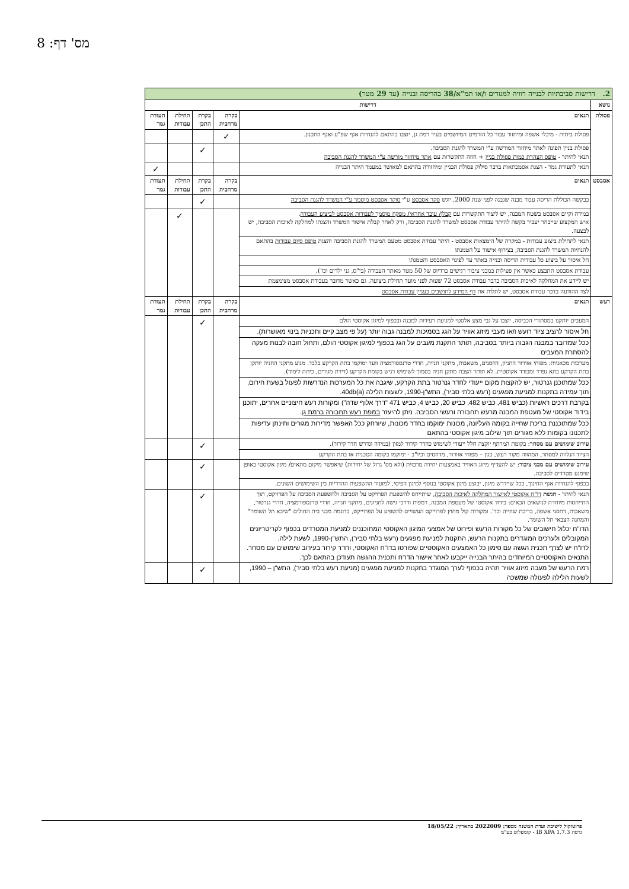מס' דף: 8
| 2. דרישות סביבתיות לבנייה רוויה למגורים ו/או תמ"א/38 בהריסה ובנייה (עד 29 מטר) | | | | | |
| נושא | דרישות | | | | |
| פסולת | תנאים | בקרה מרחבית | בקרת התכן | תחילת עבודות | תעודת גמר |
| | פסולת ביתית - מיכלי אשפה ומיחזור עבור כל הזרמים המיושמים בעיר רמת גן, יוצבו בהתאם להנחיות אגף שפ"ע ואגף התכנון. | ✓ | | | |
| | פסולת בניין תפונה לאתר מיחזור המורשה ע"י המשרד להגנת הסביבה. תנאי להיתר - טופס הצהרת כמות פסולת בניין + חוזה התקשרות עם אתר מיחזור מורשה ע"י המשרד להגנת הסביבה | | ✓ | | |
| | תנאי לתעודת גמר - הצגת אסמכתאות בדבר סילוק פסולת הבניין ומיחזורה בהתאם למאושר במעמד היתר הבנייה | | | | ✓ |
| אסבסט | תנאים | בקרה מרחבית | בקרת התכן | תחילת עבודות | תעודת גמר |
| | בבקשה הכוללת הריסה עבור מבנה שנבנה לפני שנת 2000, יוגש סקר אסבסט ע"י סוקר אסבסט מוסמך ע"י המשרד להגנת הסביבה | | ✓ | | |
| | במידה וקיים אסבסט בשטח המבנה, יש ליצור התקשרות עם קבלן/ עובד אחראי/ מפקח מוסמך לעבודות אסבסט לביצוע העבודה . איש המקצוע שייבחר יעביר בקשה להיתר עבודת אסבסט למשרד להגנת הסביבה, ורק לאחר קבלת אישור המשרד והצגתו למחלקה לאיכות הסביבה, יש לבצעה. | | | ✓ | |
| | תנאי לתחילת ביצוע עבודות - במקרה של הימצאות אסבסט - היתר עבודת אסבסט מטעם המשרד להגנת הסביבה והצגת טופס סיום עבודות בהתאם להנחיות המשרד להגנת הסביבה, בצירוף אישור על הטמנתו | | | | |
| | חל איסור על ביצוע כל עבודות הריסה ובנייה באתר עד לפינוי האסבסט והטמנתו | | | | |
| | עבודת אסבסט תתבצע כאשר אין פעילות במבני ציבור רגישים ברדיוס של 50 מטר מאתר העבודה (בי"ס, גני ילדים וכו'). | | | | |
| | יש ליידע את המחלקה לאיכות הסביבה בדבר עבודת אסבסט 72 שעות לפני מועד תחילת ביצועה, גם כאשר מדובר בעבודת אסבסט מצומצמת | | | | |
| | לצד ההודעה בדבר עבודת אסבסט, יש לתלות את דף המידע לתושבים בעניין עבודת אסבסט | | | | |
| רעש | תנאים | בקרה מרחבית | בקרת התכן | תחילת עבודות | תעודת גמר |
| | המעבים יותקנו במסתורי הכביסה, יוצבו על גבי מצע אלסטי למניעת רעידות למבנה ובכפוף למיגון אקוסטי הולם | | ✓ | | |
| | חל איסור להציב ציוד רועש ו/או מעבי מיזוג אוויר על הגג בסמיכות למבנה גבוה יותר (על פי מצב קיים ותכניות בינוי מאושרות). | | | | |
| | ככל שמדובר במבנה הגבוה ביותר בסביבה, תותר התקנת מעבים על הגג בכפוף למיגון אקוסטי הולם, ותחול חובה לבנות מעקה להסתרת המעבים | | | | |
| | מערכות מכאניות: מפוחי אוורור החניון, דחסנים, משאבות, מתקני חנייה, חדרי טרנספורמציה וועד ימוקמו בתת הקרקע בלבד. מנוע מתקני החניה יותקן בתת הקרקע בתא נפרד ומבודד אקוסטית. לא תותר הצבת מתקן חניה בסמוך לשימוש רגיש בקומת הקרקע (דירת מגורים, כיתת לימוד). | | | | |
| | ככל שמתוכנן גנרטור, יש להקצות מקום ייעודי לחדר גנרטור בתת הקרקע, שיגבה את כל המערכות הנדרשות לפעול בשעת חירום, תוך עמידה בתקנות למניעת מפגעים (רעש בלתי סביר), התש"ן-1990, לשעות הלילה 40db(a). | | | | |
| | בקרבת דרכים ראשיות (כביש 481, כביש 482, כביש 20, כביש 4, כביש 471 "דרך אלוף שדה") ומקורות רעש חיצוניים אחרים, יתוכנן בידוד אקוסטי של מעטפת המבנה מרעש תחבורה ורעשי הסביבה. ניתן להיעזר במפת רעש תחבורה ברמת גן . | | | | |
| | ככל שמתוכננת בריכת שחייה בקומה העליונה, מכונות ימוקמו בחדר מכונות, שיורחק ככל האפשר מדירות מגורים ותינתן עדיפות לתכנונו בקומות ללא מגורים תוך שילוב מיגון אקוסטי בהתאם | | | | |
| | עירוב שימושים עם מסחר : בקומת המרתף יוקצה חלל ייעודי לשימוש כחדר קירור למזון (במידה ונדרש חדר קירור). | | ✓ | | |
| | הציוד הנלווה למסחר, המהווה מקור רעש, כגון – מפוחי אוורור, מדחסים וכיו"ב - ימוקמו בקומה הטכנית או בתת הקרקע | | | | |
| | עירוב שימושים עם מבני ציבור : יש להעדיף מיזוג האוויר באמצעות יחידה מרכזית (ולא מס' גדול של יחידות) שיאפשר מיקום מתאים/ מיגון אקוסטי באופן שימנע מטרדים לסביבה. | | ✓ | | |
| | בכפוף להנחיות אגף החינוך, ככל שיידרש מיגון, יבוצע מיגון אקוסטי בנוסף למיגון הפיסי, למזעור ההשפעות ההדדיות בין השימושים השונים. | | | | |
| | תנאי להיתר - הגשת דו"ח אקוסטי לאישור המחלקה לאיכות הסביבה , שיתייחס להשפעת הפרויקט על הסביבה ולהשפעת הסביבה על הפרויקט, תוך התייחסות מיוחדת לנושאים הבאים: בידוד אקוסטי של מעטפת המבנה, רמפות ודרכי גישה לחניונים, מתקני חנייה, חדרי טרנספורמציה, חדרי גנרטור, משאבות, דחסני אשפה, בריכת שחייה וכד'. ומקורות קול מחוץ לפרוייקט העשויים להשפיע על הפרוייקט, כדוגמת מבני בית החולים "שיבא תל השומר" והמחנה הצבאי תל השומר. הדו"ח יכלול חישובים של כל מקורות הרעש ופירוט של אמצעי המיגון האקוסטי המתוכננים למניעת המטרדים בכפוף לקריטריונים המקובלים ולערכים המוגדרים בתקנות הרעש, התקנות למניעת מפגעים (רעש בלתי סביר), התש"ן-1990, לשעת לילה. לדו"ח יש לצרף תכנית הגשה עם סימון כל האמצעים האקוסטיים שפורטו בדו"ח האקוסטי, וחדר קירור בעירוב שימושים עם מסחר. התנאים האקוסטיים המיוחדים בהיתר הבנייה ייקבעו לאחר אישור הדו"ח ותכנית ההגשה תעודכן בהתאם לכך. | | ✓ | | |
| | רמת הרעש של מעבה מיזוג אוויר תהיה בכפוף לערך המוגדר בתקנות למניעת מפגעים (מניעת רעש בלתי סביר), התש"ן – 1990, לשעות הלילה לפעולה שמשכה | | ✓ | | |
פרוטוקול לישיבת ועדת המשנה מספר: 2022009 בתאריך: 18/05/22
גרסה IB XPA 1.7.3 - קומפלוט בע"מ